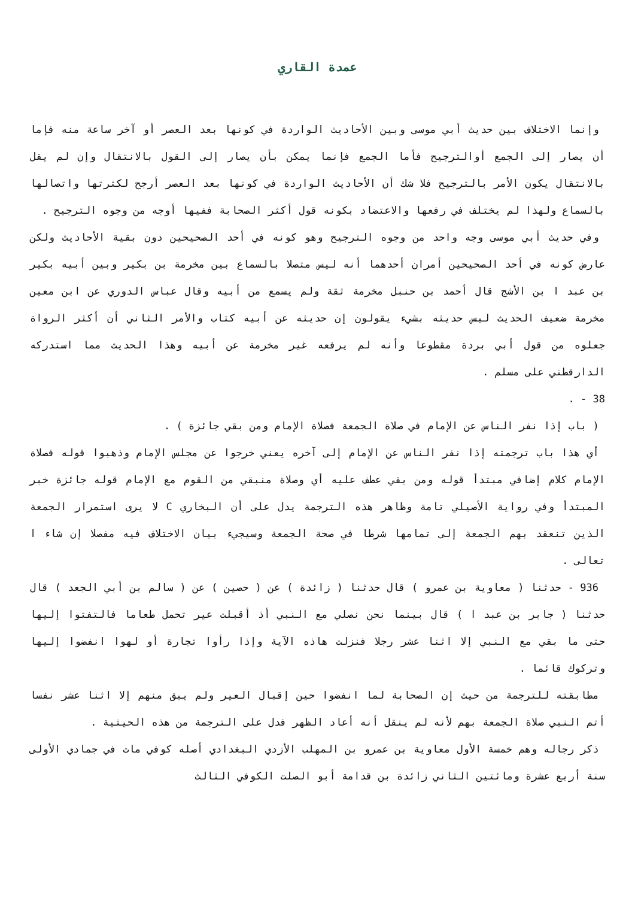عمدة القاري
وإنما الاختلاف بين حديث أبي موسى وبين الأحاديث الواردة في كونها بعد العصر أو آخر ساعة منه فإما أن يصار إلى الجمع أوالترجيح فأما الجمع فإنما يمكن بأن يصار إلى القول بالانتقال وإن لم يقل بالانتقال يكون الأمر بالترجيح فلا شك أن الأحاديث الواردة في كونها بعد العصر أرجح لكثرتها واتصالها بالسماع ولهذا لم يختلف في رفعها والاعتضاد بكونه قول أكثر الصحابة ففيها أوجه من وجوه الترجيح .
وفي حديث أبي موسى وجه واحد من وجوه الترجيح وهو كونه في أحد الصحيحين دون بقية الأحاديث ولكن عارض كونه في أحد الصحيحين أمران أحدهما أنه ليس متصلا بالسماع بين مخرمة بن بكير وبين أبيه بكير بن عبد ا بن الأشج قال أحمد بن حنبل مخرمة ثقة ولم يسمع من أبيه وقال عباس الدوري عن ابن معين مخرمة ضعيف الحديث ليس حديثه بشيء يقولون إن حديثه عن أبيه كتاب والأمر الثاني أن أكثر الرواة جعلوه من قول أبي بردة مقطوعا وأنه لم يرفعه غير مخرمة عن أبيه وهذا الحديث مما استدركه الدارقطني على مسلم .
38 - .
( باب إذا نفر الناس عن الإمام في صلاة الجمعة فصلاة الإمام ومن بقي جائزة ) .
أي هذا باب ترجمته إذا نفر الناس عن الإمام إلى آخره يعني خرجوا عن مجلس الإمام وذهبوا قوله فصلاة الإمام كلام إضافي مبتدأ قوله ومن بقي عطف عليه أي وصلاة منبقي من القوم مع الإمام قوله جائزة خبر المبتدأ وفي رواية الأصيلي تامة وظاهر هذه الترجمة يدل على أن البخاري C لا يرى استمرار الجمعة الذين تنعقد بهم الجمعة إلى تمامها شرطا في صحة الجمعة وسيجيء بيان الاختلاف فيه مفصلا إن شاء ا تعالى .
936 - حدثنا ( معاوية بن عمرو ) قال حدثنا ( زائدة ) عن ( حصين ) عن ( سالم بن أبي الجعد ) قال حدثنا ( جابر بن عبد ا ) قال بينما نحن نصلي مع النبي أذ أقبلت عير تحمل طعاما فالتفتوا إليها حتى ما بقي مع النبي إلا اثنا عشر رجلا فنزلت هاذه الآية وإذا رأوا تجارة أو لهوا انفضوا إليها وتركوك قائما .
مطابقته للترجمة من حيث إن الصحابة لما انفضوا حين إقبال العير ولم يبق منهم إلا اثنا عشر نفسا أتم النبي صلاة الجمعة بهم لأنه لم ينقل أنه أعاد الظهر فدل على الترجمة من هذه الحيثية .
ذكر رجاله وهم خمسة الأول معاوية بن عمرو بن المهلب الأزدي البغدادي أصله كوفي مات في جمادي الأولى سنة أربع عشرة ومائتين الثاني زائدة بن قدامة أبو الصلت الكوفي الثالث